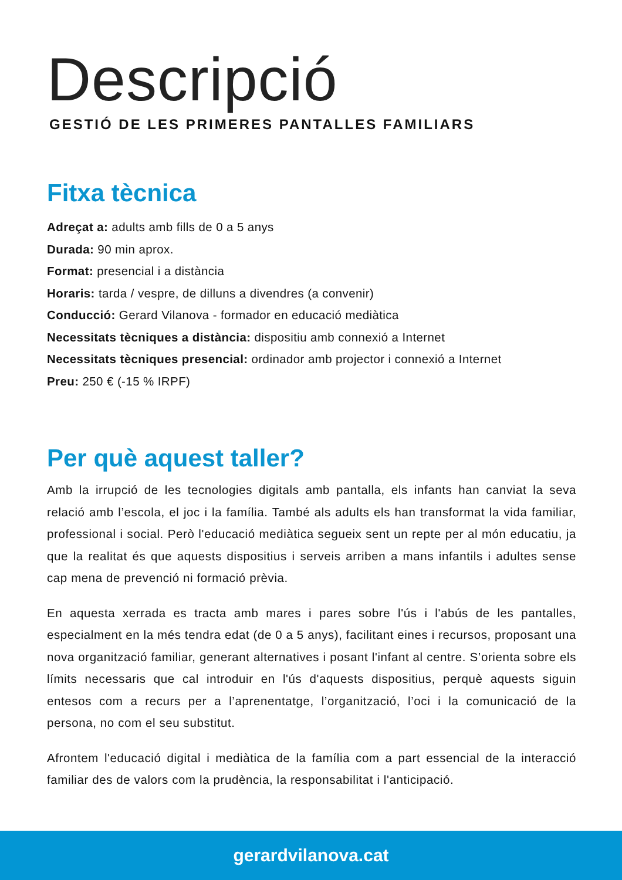Descripció
GESTIÓ DE LES PRIMERES PANTALLES FAMILIARS
Fitxa tècnica
Adreçat a: adults amb fills de 0 a 5 anys
Durada: 90 min aprox.
Format: presencial i a distància
Horaris: tarda / vespre, de dilluns a divendres (a convenir)
Conducció: Gerard Vilanova - formador en educació mediàtica
Necessitats tècniques a distància: dispositiu amb connexió a Internet
Necessitats tècniques presencial: ordinador amb projector i connexió a Internet
Preu: 250 € (-15 % IRPF)
Per què aquest taller?
Amb la irrupció de les tecnologies digitals amb pantalla, els infants han canviat la seva relació amb l’escola, el joc i la família. També als adults els han transformat la vida familiar, professional i social. Però l'educació mediàtica segueix sent un repte per al món educatiu, ja que la realitat és que aquests dispositius i serveis arriben a mans infantils i adultes sense cap mena de prevenció ni formació prèvia.
En aquesta xerrada es tracta amb mares i pares sobre l'ús i l'abús de les pantalles, especialment en la més tendra edat (de 0 a 5 anys), facilitant eines i recursos, proposant una nova organització familiar, generant alternatives i posant l'infant al centre. S’orienta sobre els límits necessaris que cal introduir en l'ús d'aquests dispositius, perquè aquests siguin entesos com a recurs per a l’aprenentatge, l’organització, l’oci i la comunicació de la persona, no com el seu substitut.
Afrontem l'educació digital i mediàtica de la família com a part essencial de la interacció familiar des de valors com la prudència, la responsabilitat i l'anticipació.
gerardvilanova.cat